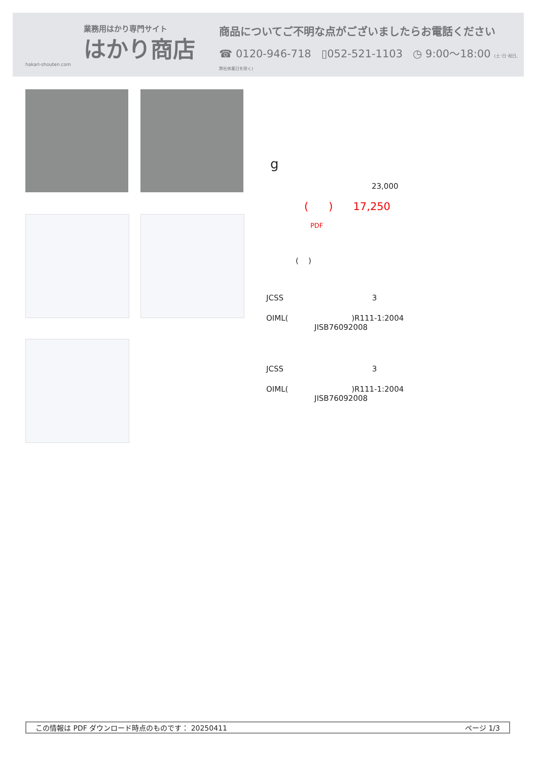業務用はかり専門サイト
はかり商店
hakari-shouten.com
商品についてご不明な点がございましたらお電話ください
☎ 0120-946-718 ▯052-521-1103 ◷ 9:00〜18:00 (土･日･祝日、弊社休業日を除く)
g
23,000
( ) 17,250
PDF
( )
JCSS 3
OIML( )R111-1:2004
JISB76092008
JCSS 3
OIML( )R111-1:2004
JISB76092008
この情報は PDF ダウンロード時点のものです： 20250411 ページ 1/3